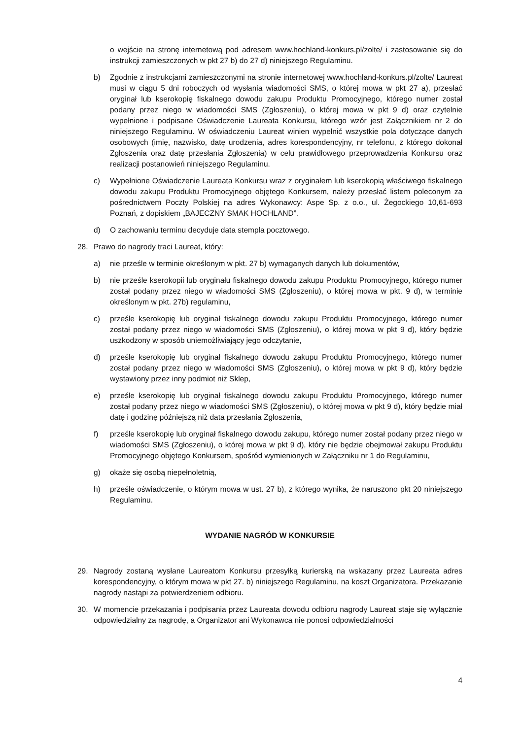o wejście na stronę internetową pod adresem www.hochland-konkurs.pl/zolte/ i zastosowanie się do instrukcji zamieszczonych w pkt 27 b) do 27 d) niniejszego Regulaminu.
b) Zgodnie z instrukcjami zamieszczonymi na stronie internetowej www.hochland-konkurs.pl/zolte/ Laureat musi w ciągu 5 dni roboczych od wysłania wiadomości SMS, o której mowa w pkt 27 a), przesłać oryginał lub kserokopię fiskalnego dowodu zakupu Produktu Promocyjnego, którego numer został podany przez niego w wiadomości SMS (Zgłoszeniu), o której mowa w pkt 9 d) oraz czytelnie wypełnione i podpisane Oświadczenie Laureata Konkursu, którego wzór jest Załącznikiem nr 2 do niniejszego Regulaminu. W oświadczeniu Laureat winien wypełnić wszystkie pola dotyczące danych osobowych (imię, nazwisko, datę urodzenia, adres korespondencyjny, nr telefonu, z którego dokonał Zgłoszenia oraz datę przesłania Zgłoszenia) w celu prawidłowego przeprowadzenia Konkursu oraz realizacji postanowień niniejszego Regulaminu.
c) Wypełnione Oświadczenie Laureata Konkursu wraz z oryginałem lub kserokopią właściwego fiskalnego dowodu zakupu Produktu Promocyjnego objętego Konkursem, należy przesłać listem poleconym za pośrednictwem Poczty Polskiej na adres Wykonawcy: Aspe Sp. z o.o., ul. Żegockiego 10,61-693 Poznań, z dopiskiem „BAJECZNY SMAK HOCHLAND”.
d) O zachowaniu terminu decyduje data stempla pocztowego.
28. Prawo do nagrody traci Laureat, który:
a) nie prześle w terminie określonym w pkt. 27 b) wymaganych danych lub dokumentów,
b) nie prześle kserokopii lub oryginału fiskalnego dowodu zakupu Produktu Promocyjnego, którego numer został podany przez niego w wiadomości SMS (Zgłoszeniu), o której mowa w pkt. 9 d), w terminie określonym w pkt. 27b) regulaminu,
c) prześle kserokopię lub oryginał fiskalnego dowodu zakupu Produktu Promocyjnego, którego numer został podany przez niego w wiadomości SMS (Zgłoszeniu), o której mowa w pkt 9 d), który będzie uszkodzony w sposób uniemożliwiający jego odczytanie,
d) prześle kserokopię lub oryginał fiskalnego dowodu zakupu Produktu Promocyjnego, którego numer został podany przez niego w wiadomości SMS (Zgłoszeniu), o której mowa w pkt 9 d), który będzie wystawiony przez inny podmiot niż Sklep,
e) prześle kserokopię lub oryginał fiskalnego dowodu zakupu Produktu Promocyjnego, którego numer został podany przez niego w wiadomości SMS (Zgłoszeniu), o której mowa w pkt 9 d), który będzie miał datę i godzinę późniejszą niż data przesłania Zgłoszenia,
f) prześle kserokopię lub oryginał fiskalnego dowodu zakupu, którego numer został podany przez niego w wiadomości SMS (Zgłoszeniu), o której mowa w pkt 9 d), który nie będzie obejmował zakupu Produktu Promocyjnego objętego Konkursem, spośród wymienionych w Załączniku nr 1 do Regulaminu,
g) okaże się osobą niepełnoletnią,
h) prześle oświadczenie, o którym mowa w ust. 27 b), z którego wynika, że naruszono pkt 20 niniejszego Regulaminu.
WYDANIE NAGRÓD W KONKURSIE
29. Nagrody zostaną wysłane Laureatom Konkursu przesyłką kurierską na wskazany przez Laureata adres korespondencyjny, o którym mowa w pkt 27. b) niniejszego Regulaminu, na koszt Organizatora. Przekazanie nagrody nastąpi za potwierdzeniem odbioru.
30. W momencie przekazania i podpisania przez Laureata dowodu odbioru nagrody Laureat staje się wyłącznie odpowiedzialny za nagrodę, a Organizator ani Wykonawca nie ponosi odpowiedzialności
4